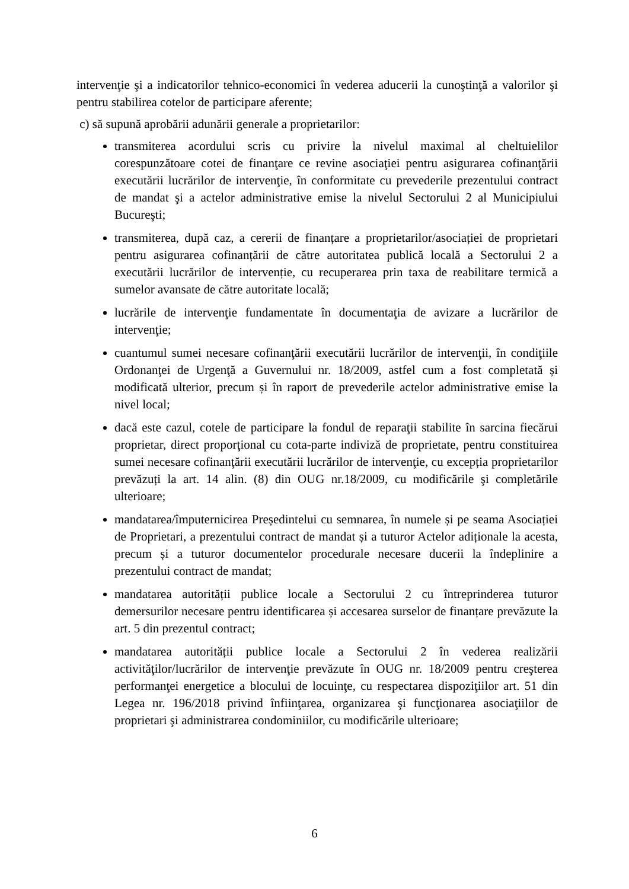intervenţie şi a indicatorilor tehnico-economici în vederea aducerii la cunoştinţă a valorilor şi pentru stabilirea cotelor de participare aferente;
c) să supună aprobării adunării generale a proprietarilor:
transmiterea acordului scris cu privire la nivelul maximal al cheltuielilor corespunzătoare cotei de finanţare ce revine asociaţiei pentru asigurarea cofinanţării executării lucrărilor de intervenţie, în conformitate cu prevederile prezentului contract de mandat şi a actelor administrative emise la nivelul Sectorului 2 al Municipiului Bucureşti;
transmiterea, după caz, a cererii de finanțare a proprietarilor/asociației de proprietari pentru asigurarea cofinanțării de către autoritatea publică locală a Sectorului 2 a executării lucrărilor de intervenție, cu recuperarea prin taxa de reabilitare termică a sumelor avansate de către autoritate locală;
lucrările de intervenţie fundamentate în documentaţia de avizare a lucrărilor de intervenţie;
cuantumul sumei necesare cofinanţării executării lucrărilor de intervenţii, în condiţiile Ordonanţei de Urgenţă a Guvernului nr. 18/2009, astfel cum a fost completată și modificată ulterior, precum și în raport de prevederile actelor administrative emise la nivel local;
dacă este cazul, cotele de participare la fondul de reparaţii stabilite în sarcina fiecărui proprietar, direct proporţional cu cota-parte indiviză de proprietate, pentru constituirea sumei necesare cofinanţării executării lucrărilor de intervenţie, cu excepția proprietarilor prevăzuți la art. 14 alin. (8) din OUG nr.18/2009, cu modificările şi completările ulterioare;
mandatarea/împuternicirea Președintelui cu semnarea, în numele și pe seama Asociației de Proprietari, a prezentului contract de mandat și a tuturor Actelor adiționale la acesta, precum și a tuturor documentelor procedurale necesare ducerii la îndeplinire a prezentului contract de mandat;
mandatarea autorității publice locale a Sectorului 2 cu întreprinderea tuturor demersurilor necesare pentru identificarea și accesarea surselor de finanțare prevăzute la art. 5 din prezentul contract;
mandatarea autorității publice locale a Sectorului 2 în vederea realizării activităţilor/lucrărilor de intervenţie prevăzute în OUG nr. 18/2009 pentru creşterea performanţei energetice a blocului de locuinţe, cu respectarea dispoziţiilor art. 51 din Legea nr. 196/2018 privind înfiinţarea, organizarea şi funcţionarea asociaţiilor de proprietari şi administrarea condominiilor, cu modificările ulterioare;
6